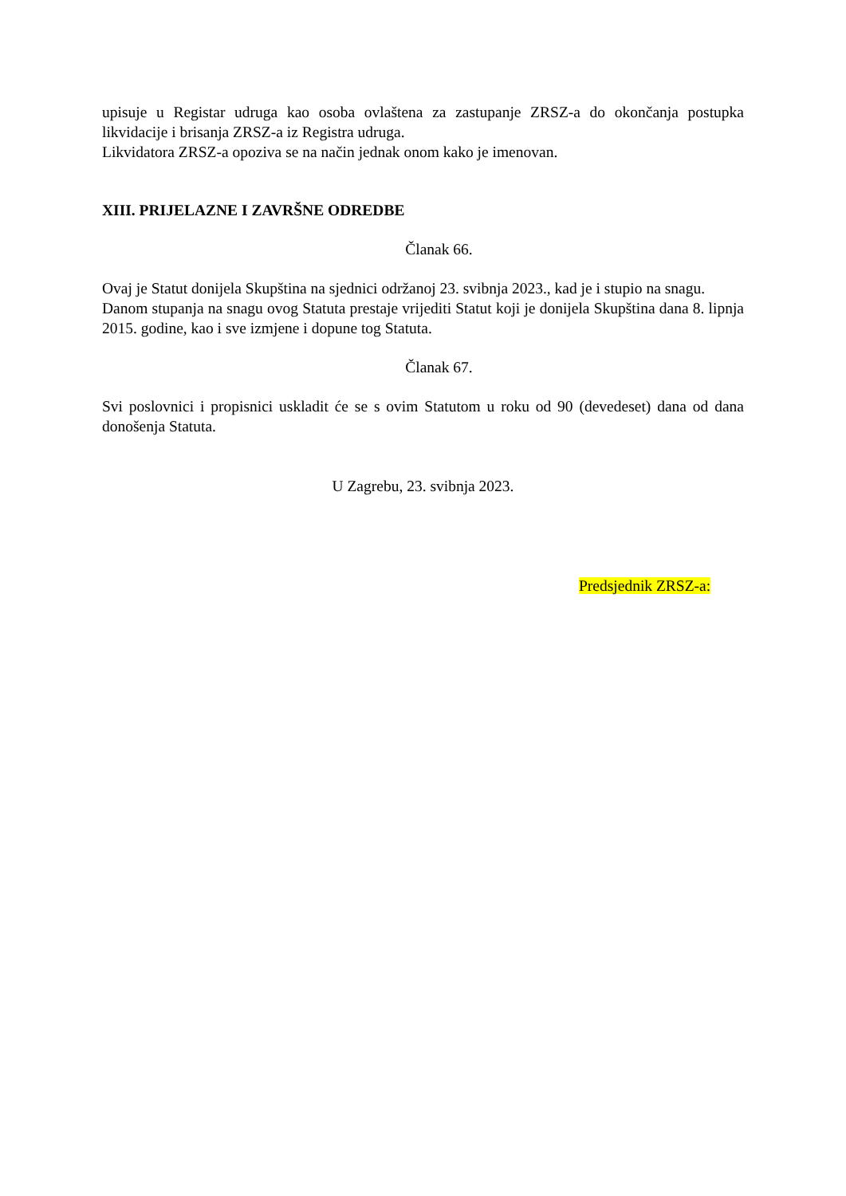upisuje u Registar udruga kao osoba ovlaštena za zastupanje ZRSZ-a do okončanja postupka likvidacije i brisanja ZRSZ-a iz Registra udruga.
Likvidatora ZRSZ-a opoziva se na način jednak onom kako je imenovan.
XIII. PRIJELAZNE I ZAVRŠNE ODREDBE
Članak 66.
Ovaj je Statut donijela Skupština na sjednici održanoj 23. svibnja 2023., kad je i stupio na snagu.
Danom stupanja na snagu ovog Statuta prestaje vrijediti Statut koji je donijela Skupština dana 8. lipnja 2015. godine, kao i sve izmjene i dopune tog Statuta.
Članak 67.
Svi poslovnici i propisnici uskladit će se s ovim Statutom u roku od 90 (devedeset) dana od dana donošenja Statuta.
U Zagrebu, 23. svibnja 2023.
Predsjednik ZRSZ-a: